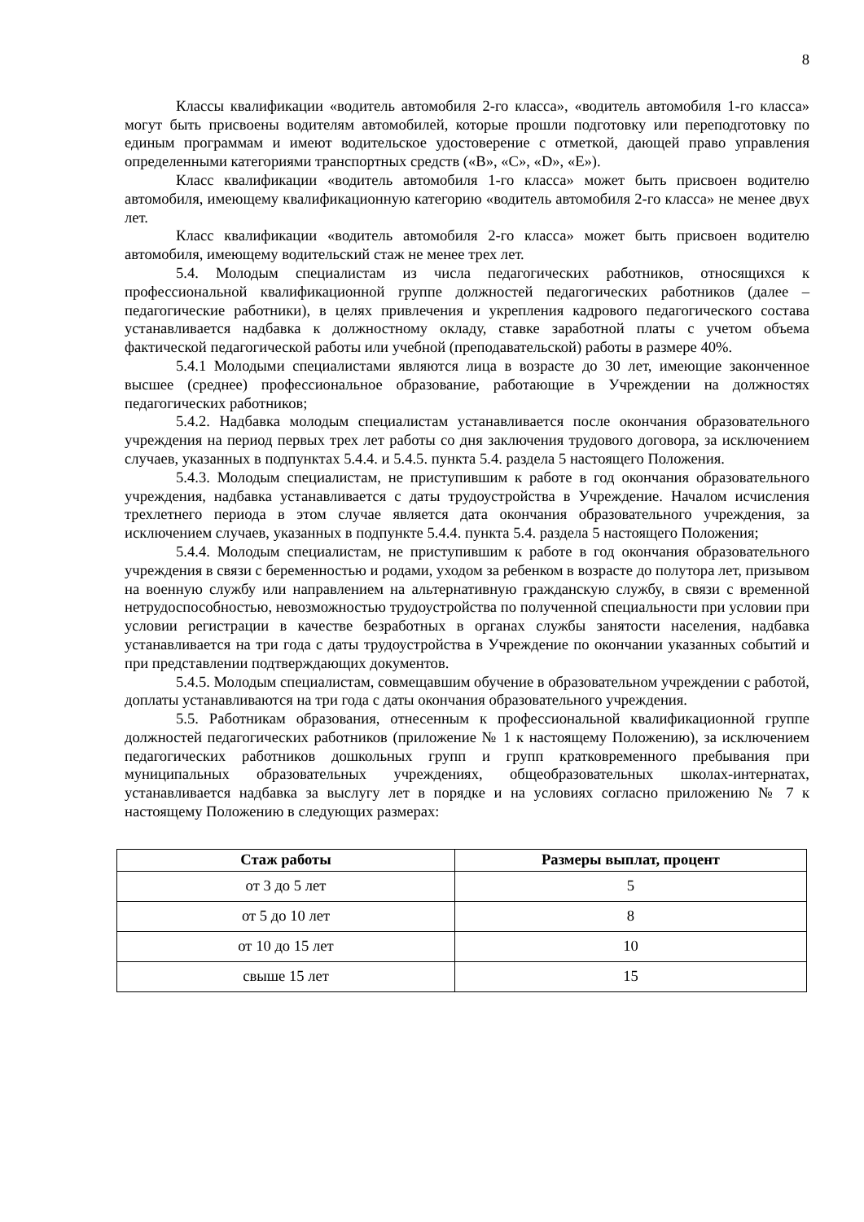8
Классы квалификации «водитель автомобиля 2-го класса», «водитель автомобиля 1-го класса» могут быть присвоены водителям автомобилей, которые прошли подготовку или переподготовку по единым программам и имеют водительское удостоверение с отметкой, дающей право управления определенными категориями транспортных средств («В», «С», «D», «Е»).
Класс квалификации «водитель автомобиля 1-го класса» может быть присвоен водителю автомобиля, имеющему квалификационную категорию «водитель автомобиля 2-го класса» не менее двух лет.
Класс квалификации «водитель автомобиля 2-го класса» может быть присвоен водителю автомобиля, имеющему водительский стаж не менее трех лет.
5.4. Молодым специалистам из числа педагогических работников, относящихся к профессиональной квалификационной группе должностей педагогических работников (далее – педагогические работники), в целях привлечения и укрепления кадрового педагогического состава устанавливается надбавка к должностному окладу, ставке заработной платы с учетом объема фактической педагогической работы или учебной (преподавательской) работы в размере 40%.
5.4.1 Молодыми специалистами являются лица в возрасте до 30 лет, имеющие законченное высшее (среднее) профессиональное образование, работающие в Учреждении на должностях педагогических работников;
5.4.2. Надбавка молодым специалистам устанавливается после окончания образовательного учреждения на период первых трех лет работы со дня заключения трудового договора, за исключением случаев, указанных в подпунктах 5.4.4. и 5.4.5. пункта 5.4. раздела 5 настоящего Положения.
5.4.3. Молодым специалистам, не приступившим к работе в год окончания образовательного учреждения, надбавка устанавливается с даты трудоустройства в Учреждение. Началом исчисления трехлетнего периода в этом случае является дата окончания образовательного учреждения, за исключением случаев, указанных в подпункте 5.4.4. пункта 5.4. раздела 5 настоящего Положения;
5.4.4. Молодым специалистам, не приступившим к работе в год окончания образовательного учреждения в связи с беременностью и родами, уходом за ребенком в возрасте до полутора лет, призывом на военную службу или направлением на альтернативную гражданскую службу, в связи с временной нетрудоспособностью, невозможностью трудоустройства по полученной специальности при условии при условии регистрации в качестве безработных в органах службы занятости населения, надбавка устанавливается на три года с даты трудоустройства в Учреждение по окончании указанных событий и при представлении подтверждающих документов.
5.4.5. Молодым специалистам, совмещавшим обучение в образовательном учреждении с работой, доплаты устанавливаются на три года с даты окончания образовательного учреждения.
5.5. Работникам образования, отнесенным к профессиональной квалификационной группе должностей педагогических работников (приложение № 1 к настоящему Положению), за исключением педагогических работников дошкольных групп и групп кратковременного пребывания при муниципальных образовательных учреждениях, общеобразовательных школах-интернатах, устанавливается надбавка за выслугу лет в порядке и на условиях согласно приложению № 7 к настоящему Положению в следующих размерах:
| Стаж работы | Размеры выплат, процент |
| --- | --- |
| от 3 до 5 лет | 5 |
| от 5 до 10 лет | 8 |
| от 10 до 15 лет | 10 |
| свыше 15 лет | 15 |